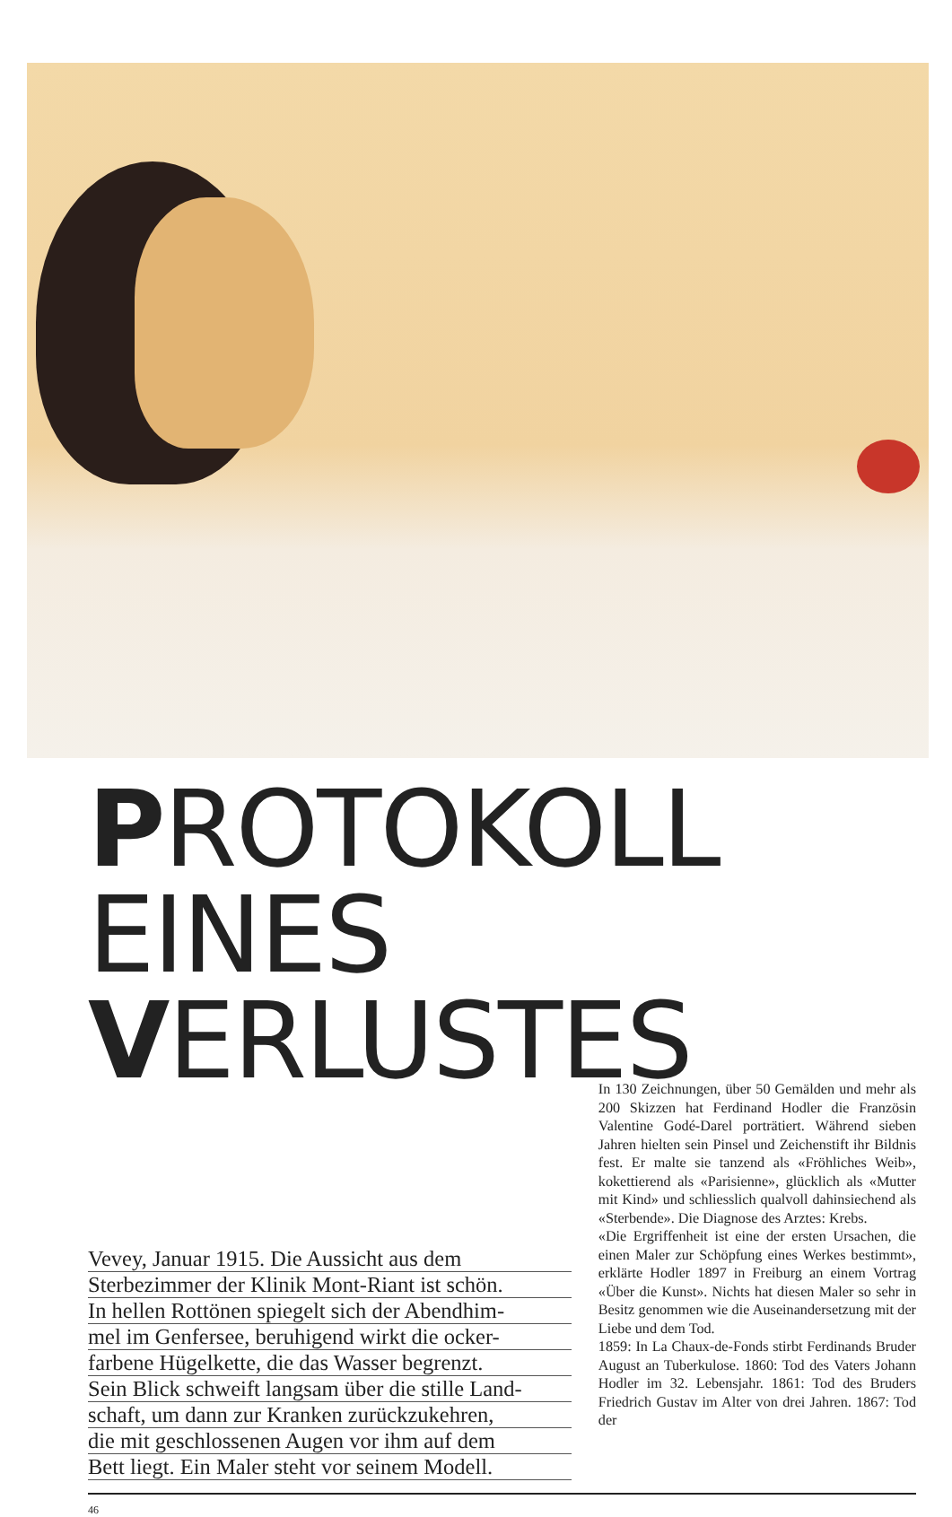PROTOKOLL EINES
VERLUSTES
Vevey, Januar 1915. Die Aussicht aus dem
Sterbezimmer der Klinik Mont-Riant ist schön.
In hellen Rottönen spiegelt sich der Abendhim-
mel im Genfersee, beruhigend wirkt die ocker-
farbene Hügelkette, die das Wasser begrenzt.
Sein Blick schweift langsam über die stille Land-
schaft, um dann zur Kranken zurückzukehren,
die mit geschlossenen Augen vor ihm auf dem
Bett liegt. Ein Maler steht vor seinem Modell.
In 130 Zeichnungen, über 50 Gemälden und mehr als 200 Skizzen hat Ferdinand Hodler die Französin Valentine Godé-Darel porträtiert. Während sieben Jahren hielten sein Pinsel und Zeichenstift ihr Bildnis fest. Er malte sie tanzend als «Fröhliches Weib», kokettierend als «Parisienne», glücklich als «Mutter mit Kind» und schliesslich qualvoll dahinsiechend als «Sterbende». Die Diagnose des Arztes: Krebs.
«Die Ergriffenheit ist eine der ersten Ursachen, die einen Maler zur Schöpfung eines Werkes bestimmt», erklärte Hodler 1897 in Freiburg an einem Vortrag «Über die Kunst». Nichts hat diesen Maler so sehr in Besitz genommen wie die Auseinandersetzung mit der Liebe und dem Tod.
1859: In La Chaux-de-Fonds stirbt Ferdinands Bruder August an Tuberkulose. 1860: Tod des Vaters Johann Hodler im 32. Lebensjahr. 1861: Tod des Bruders Friedrich Gustav im Alter von drei Jahren. 1867: Tod der
46